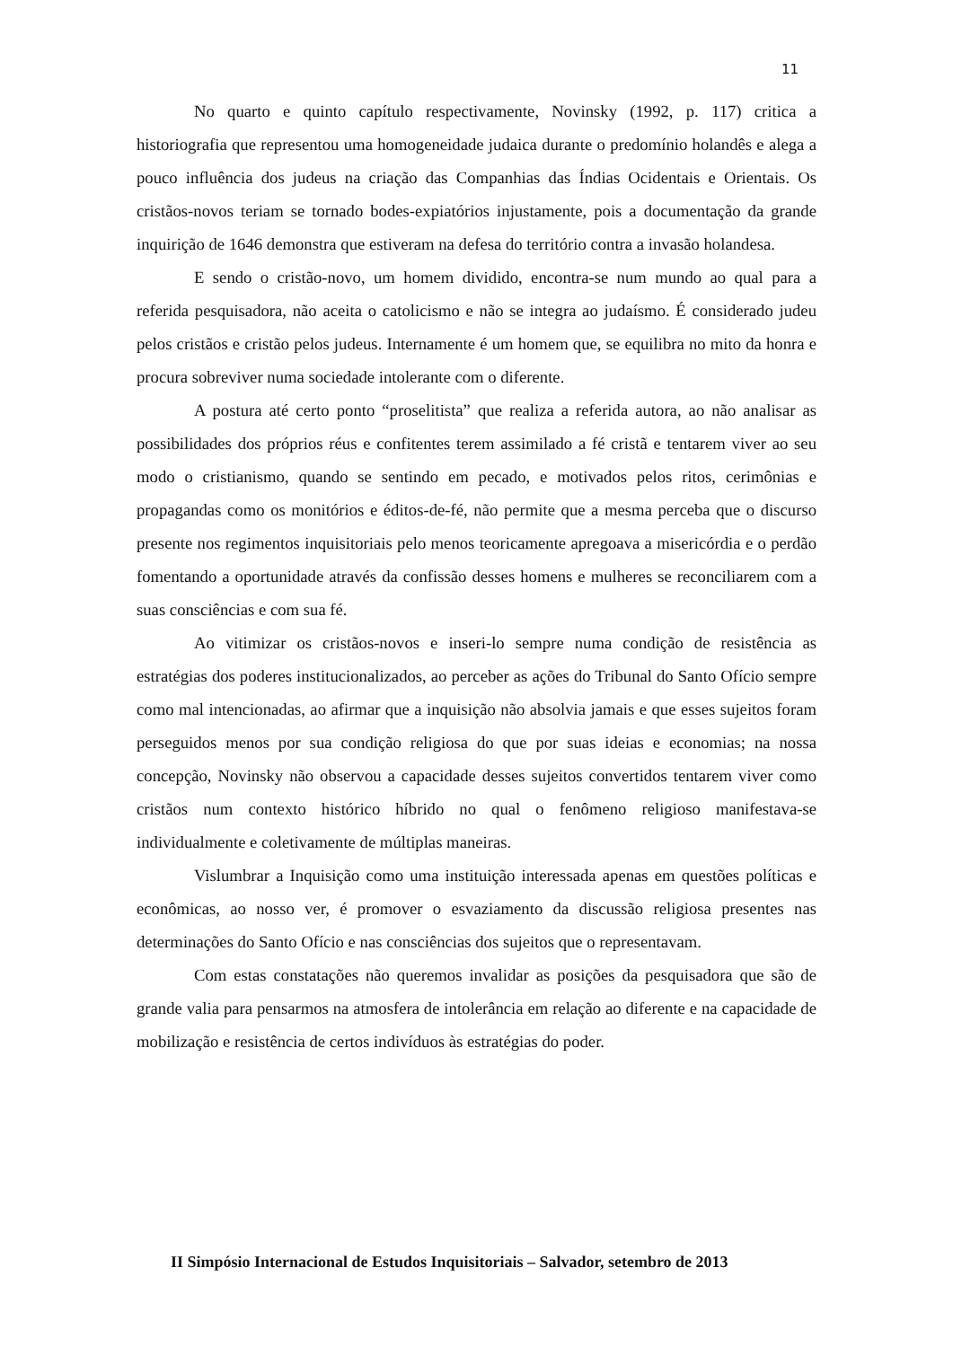11
No quarto e quinto capítulo respectivamente, Novinsky (1992, p. 117) critica a historiografia que representou uma homogeneidade judaica durante o predomínio holandês e alega a pouco influência dos judeus na criação das Companhias das Índias Ocidentais e Orientais. Os cristãos-novos teriam se tornado bodes-expiatórios injustamente, pois a documentação da grande inquirição de 1646 demonstra que estiveram na defesa do território contra a invasão holandesa.
E sendo o cristão-novo, um homem dividido, encontra-se num mundo ao qual para a referida pesquisadora, não aceita o catolicismo e não se integra ao judaísmo. É considerado judeu pelos cristãos e cristão pelos judeus. Internamente é um homem que, se equilibra no mito da honra e procura sobreviver numa sociedade intolerante com o diferente.
A postura até certo ponto “proselitista” que realiza a referida autora, ao não analisar as possibilidades dos próprios réus e confitentes terem assimilado a fé cristã e tentarem viver ao seu modo o cristianismo, quando se sentindo em pecado, e motivados pelos ritos, cerimônias e propagandas como os monitórios e éditos-de-fé, não permite que a mesma perceba que o discurso presente nos regimentos inquisitoriais pelo menos teoricamente apregoava a misericórdia e o perdão fomentando a oportunidade através da confissão desses homens e mulheres se reconciliarem com a suas consciências e com sua fé.
Ao vitimizar os cristãos-novos e inseri-lo sempre numa condição de resistência as estratégias dos poderes institucionalizados, ao perceber as ações do Tribunal do Santo Ofício sempre como mal intencionadas, ao afirmar que a inquisição não absolvia jamais e que esses sujeitos foram perseguidos menos por sua condição religiosa do que por suas ideias e economias; na nossa concepção, Novinsky não observou a capacidade desses sujeitos convertidos tentarem viver como cristãos num contexto histórico híbrido no qual o fenômeno religioso manifestava-se individualmente e coletivamente de múltiplas maneiras.
Vislumbrar a Inquisição como uma instituição interessada apenas em questões políticas e econômicas, ao nosso ver, é promover o esvaziamento da discussão religiosa presentes nas determinações do Santo Ofício e nas consciências dos sujeitos que o representavam.
Com estas constatações não queremos invalidar as posições da pesquisadora que são de grande valia para pensarmos na atmosfera de intolerância em relação ao diferente e na capacidade de mobilização e resistência de certos indivíduos às estratégias do poder.
II Simpósio Internacional de Estudos Inquisitoriais – Salvador, setembro de 2013